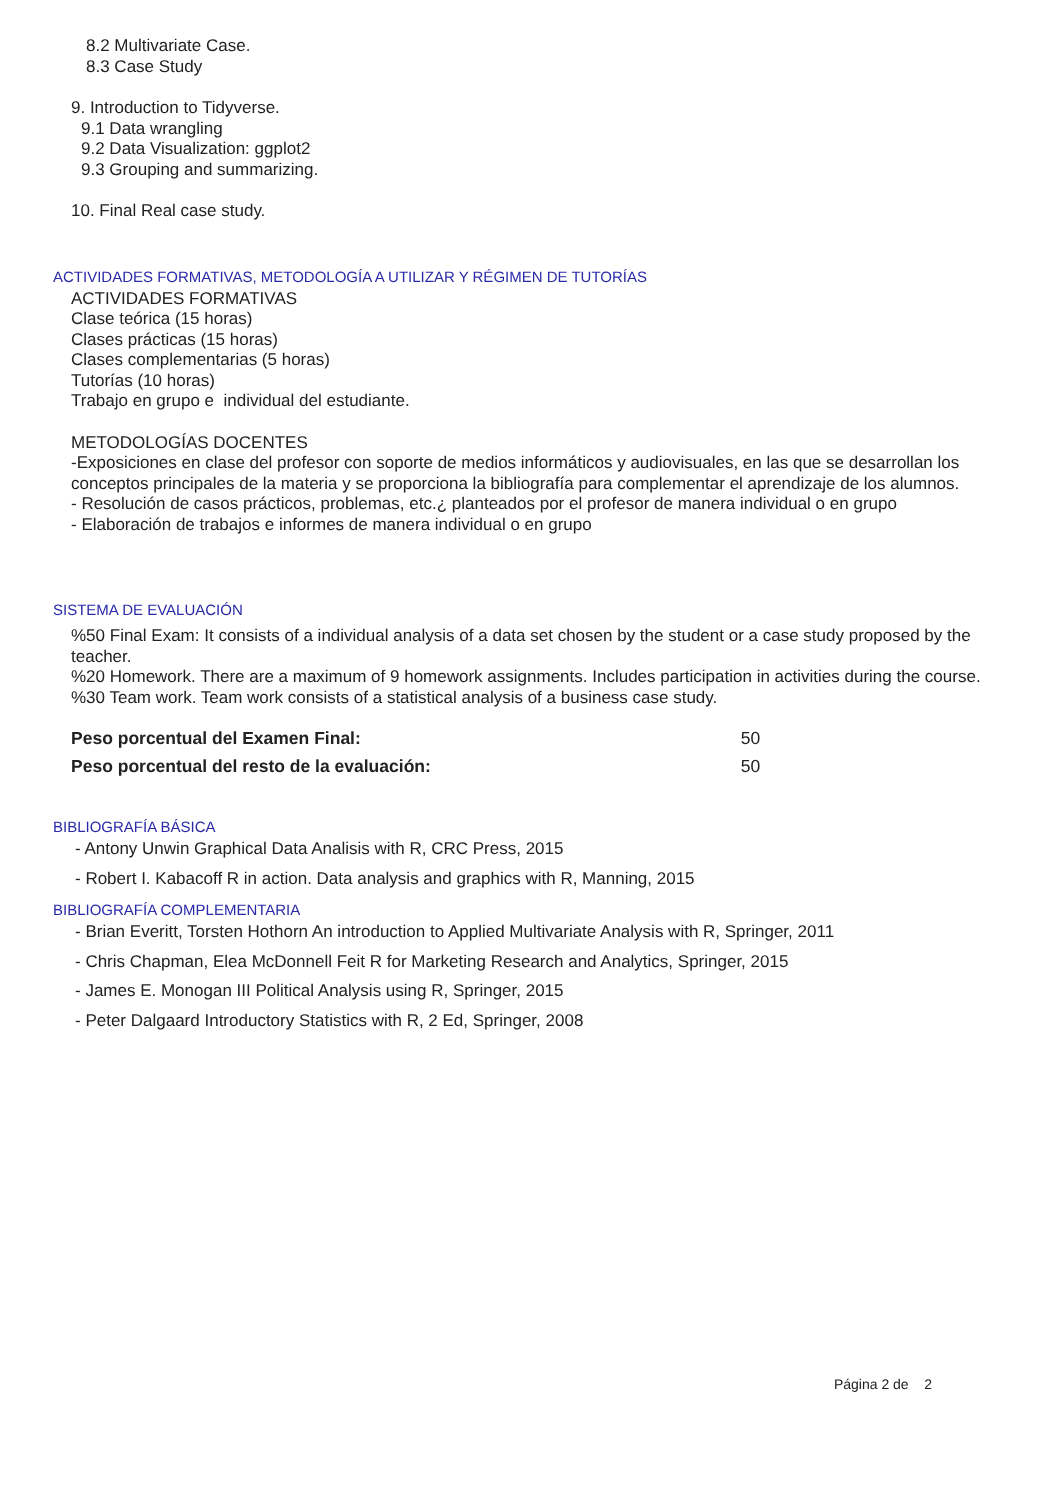8.2 Multivariate Case.
8.3 Case Study
9. Introduction to Tidyverse.
9.1 Data wrangling
9.2 Data Visualization: ggplot2
9.3 Grouping and summarizing.
10. Final Real case study.
ACTIVIDADES FORMATIVAS, METODOLOGÍA A UTILIZAR Y RÉGIMEN DE TUTORÍAS
ACTIVIDADES FORMATIVAS
Clase teórica (15 horas)
Clases prácticas (15 horas)
Clases complementarias (5 horas)
Tutorías (10 horas)
Trabajo en grupo e individual del estudiante.
METODOLOGÍAS DOCENTES
-Exposiciones en clase del profesor con soporte de medios informáticos y audiovisuales, en las que se desarrollan los conceptos principales de la materia y se proporciona la bibliografía para complementar el aprendizaje de los alumnos.
- Resolución de casos prácticos, problemas, etc.¿ planteados por el profesor de manera individual o en grupo
- Elaboración de trabajos e informes de manera individual o en grupo
SISTEMA DE EVALUACIÓN
%50 Final Exam: It consists of a individual analysis of a data set chosen by the student or a case study proposed by the teacher.
%20 Homework. There are a maximum of 9 homework assignments. Includes participation in activities during the course.
%30 Team work. Team work consists of a statistical analysis of a business case study.
| Peso porcentual del Examen Final: | 50 |
| Peso porcentual del resto de la evaluación: | 50 |
BIBLIOGRAFÍA BÁSICA
- Antony Unwin Graphical Data Analisis with R, CRC Press, 2015
- Robert I. Kabacoff R in action. Data analysis and graphics with R, Manning, 2015
BIBLIOGRAFÍA COMPLEMENTARIA
- Brian Everitt, Torsten Hothorn An introduction to Applied Multivariate Analysis with R, Springer, 2011
- Chris Chapman, Elea McDonnell Feit R for Marketing Research and Analytics, Springer, 2015
- James E. Monogan III Political Analysis using R, Springer, 2015
- Peter Dalgaard Introductory Statistics with R, 2 Ed, Springer, 2008
Página 2 de 2